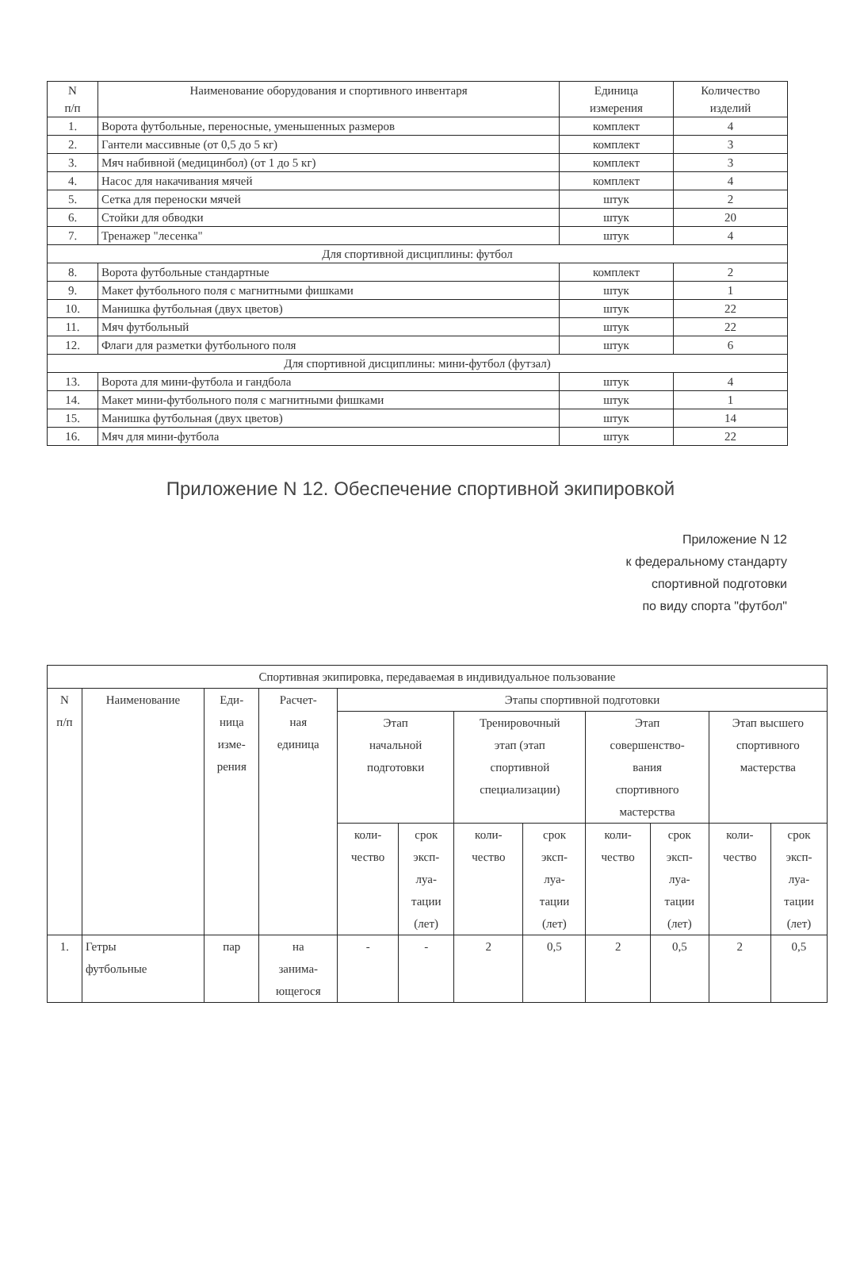| N п/п | Наименование оборудования и спортивного инвентаря | Единица измерения | Количество изделий |
| --- | --- | --- | --- |
| 1. | Ворота футбольные, переносные, уменьшенных размеров | комплект | 4 |
| 2. | Гантели массивные (от 0,5 до 5 кг) | комплект | 3 |
| 3. | Мяч набивной (медицинбол) (от 1 до 5 кг) | комплект | 3 |
| 4. | Насос для накачивания мячей | комплект | 4 |
| 5. | Сетка для переноски мячей | штук | 2 |
| 6. | Стойки для обводки | штук | 20 |
| 7. | Тренажер "лесенка" | штук | 4 |
| Для спортивной дисциплины: футбол | | | |
| 8. | Ворота футбольные стандартные | комплект | 2 |
| 9. | Макет футбольного поля с магнитными фишками | штук | 1 |
| 10. | Манишка футбольная (двух цветов) | штук | 22 |
| 11. | Мяч футбольный | штук | 22 |
| 12. | Флаги для разметки футбольного поля | штук | 6 |
| Для спортивной дисциплины: мини-футбол (футзал) | | | |
| 13. | Ворота для мини-футбола и гандбола | штук | 4 |
| 14. | Макет мини-футбольного поля с магнитными фишками | штук | 1 |
| 15. | Манишка футбольная (двух цветов) | штук | 14 |
| 16. | Мяч для мини-футбола | штук | 22 |
Приложение N 12. Обеспечение спортивной экипировкой
Приложение N 12
к федеральному стандарту
спортивной подготовки
по виду спорта "футбол"
| Спортивная экипировка, передаваемая в индивидуальное пользование | | | | | | | | | | | |
| --- | --- | --- | --- | --- | --- | --- | --- | --- | --- | --- | --- |
| N п/п | Наименование | Еди- ница изме- рения | Расчет- ная единица | Этапы спортивной подготовки | | | | | | | |
| | | | | Этап начальной подготовки | | Тренировочный этап (этап спортивной специализации) | | Этап совершенство- вания спортивного мастерства | | Этап высшего спортивного мастерства | |
| | | | | коли- чество | срок эксп- луа- тации (лет) | коли- чество | срок эксп- луа- тации (лет) | коли- чество | срок эксп- луа- тации (лет) | коли- чество | срок эксп- луа- тации (лет) |
| 1. | Гетры футбольные | пар | на занима- ющегося | - | - | 2 | 0,5 | 2 | 0,5 | 2 | 0,5 |